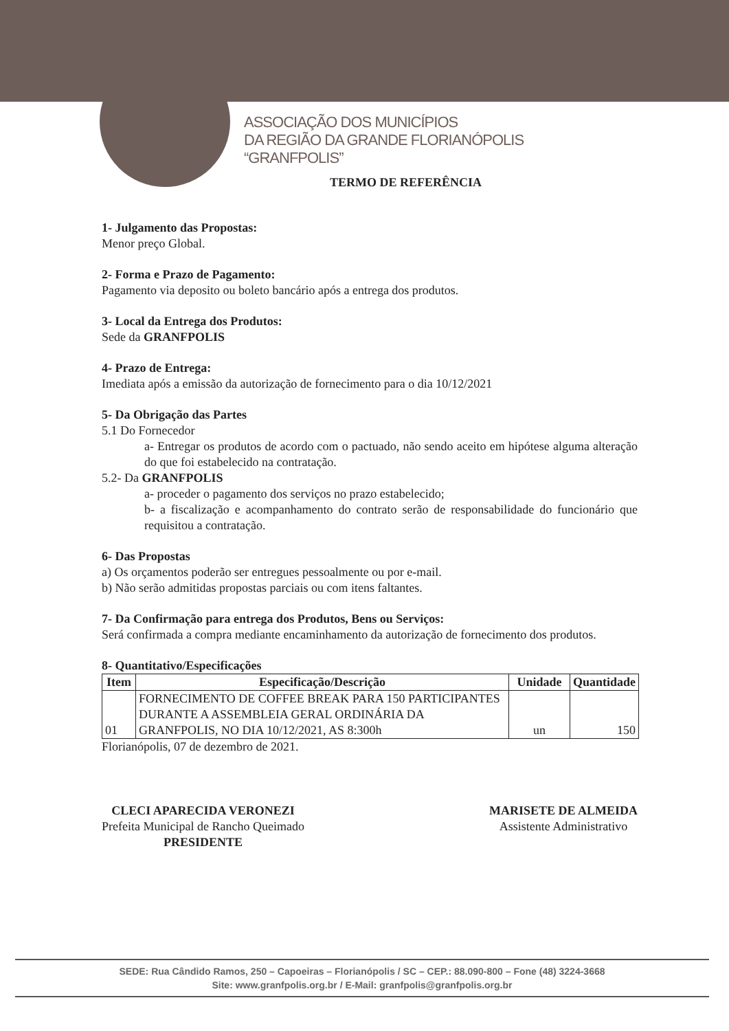ASSOCIAÇÃO DOS MUNICÍPIOS
DA REGIÃO DA GRANDE FLORIANÓPOLIS
“GRANFPOLIS”
TERMO DE REFERÊNCIA
1- Julgamento das Propostas:
Menor preço Global.
2- Forma e Prazo de Pagamento:
Pagamento via deposito ou boleto bancário após a entrega dos produtos.
3- Local da Entrega dos Produtos:
Sede da GRANFPOLIS
4- Prazo de Entrega:
Imediata após a emissão da autorização de fornecimento para o dia 10/12/2021
5- Da Obrigação das Partes
5.1 Do Fornecedor
a- Entregar os produtos de acordo com o pactuado, não sendo aceito em hipótese alguma alteração do que foi estabelecido na contratação.
5.2- Da GRANFPOLIS
a- proceder o pagamento dos serviços no prazo estabelecido;
b- a fiscalização e acompanhamento do contrato serão de responsabilidade do funcionário que requisitou a contratação.
6- Das Propostas
a) Os orçamentos poderão ser entregues pessoalmente ou por e-mail.
b) Não serão admitidas propostas parciais ou com itens faltantes.
7- Da Confirmação para entrega dos Produtos, Bens ou Serviços:
Será confirmada a compra mediante encaminhamento da autorização de fornecimento dos produtos.
8- Quantitativo/Especificações
| Item | Especificação/Descrição | Unidade | Quantidade |
| --- | --- | --- | --- |
| 01 | FORNECIMENTO DE COFFEE BREAK PARA 150 PARTICIPANTES DURANTE A ASSEMBLEIA GERAL ORDINÁRIA DA GRANFPOLIS, NO DIA 10/12/2021, AS 8:300h | un | 150 |
Florianópolis, 07 de dezembro de 2021.
CLECI APARECIDA VERONEZI
Prefeita Municipal de Rancho Queimado
PRESIDENTE
MARISETE DE ALMEIDA
Assistente Administrativo
SEDE: Rua Cândido Ramos, 250 – Capoeiras – Florianópolis / SC – CEP.: 88.090-800 – Fone (48) 3224-3668
Site: www.granfpolis.org.br / E-Mail: granfpolis@granfpolis.org.br